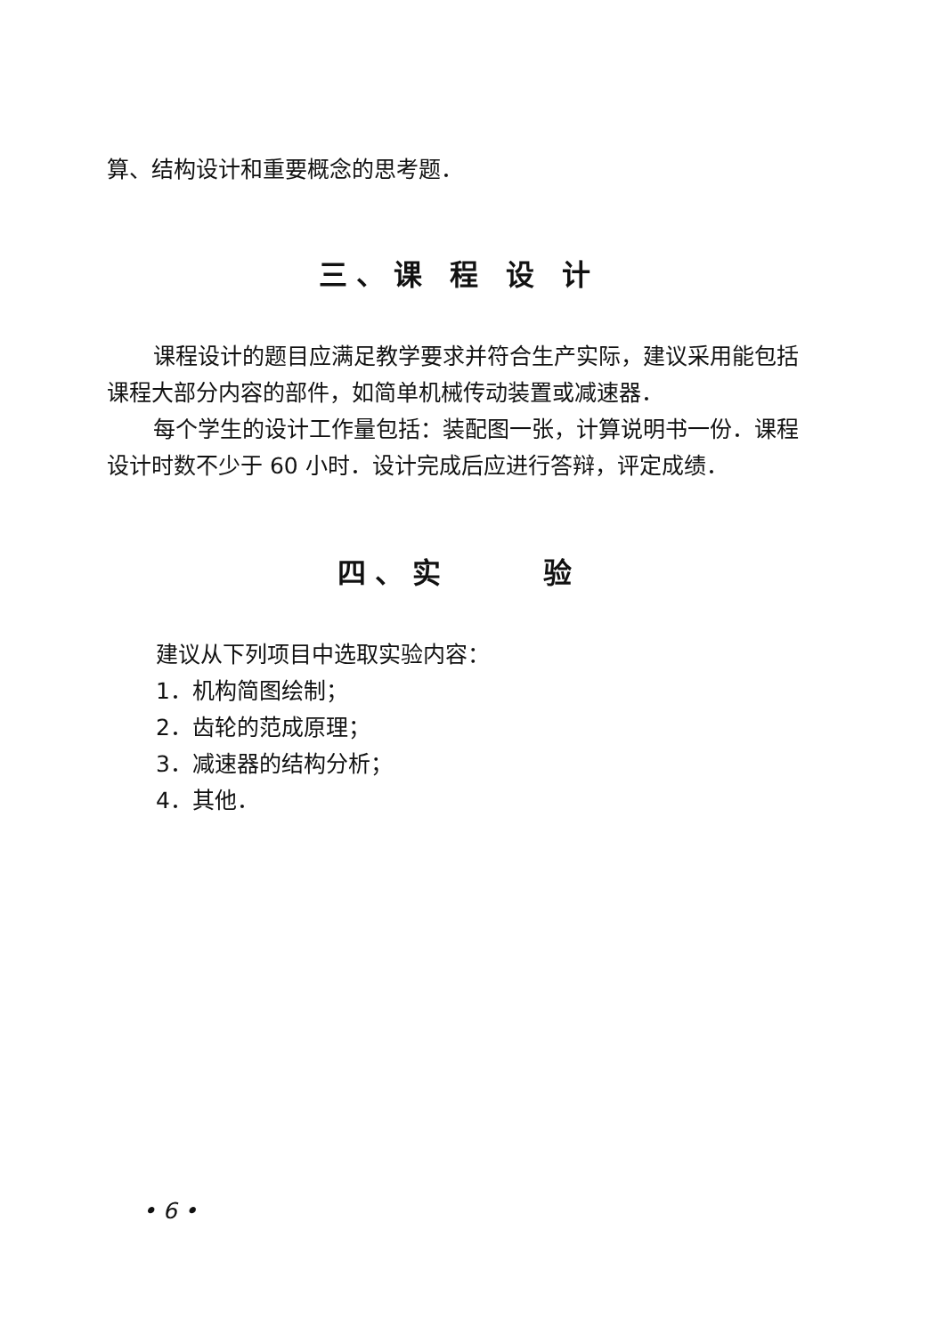算、结构设计和重要概念的思考题．
三、课 程 设 计
课程设计的题目应满足教学要求并符合生产实际，建议采用能包括课程大部分内容的部件，如简单机械传动装置或减速器．
每个学生的设计工作量包括：装配图一张，计算说明书一份．课程设计时数不少于 60 小时．设计完成后应进行答辩，评定成绩．
四、实 验
建议从下列项目中选取实验内容：
1．机构简图绘制；
2．齿轮的范成原理；
3．减速器的结构分析；
4．其他．
• 6 •